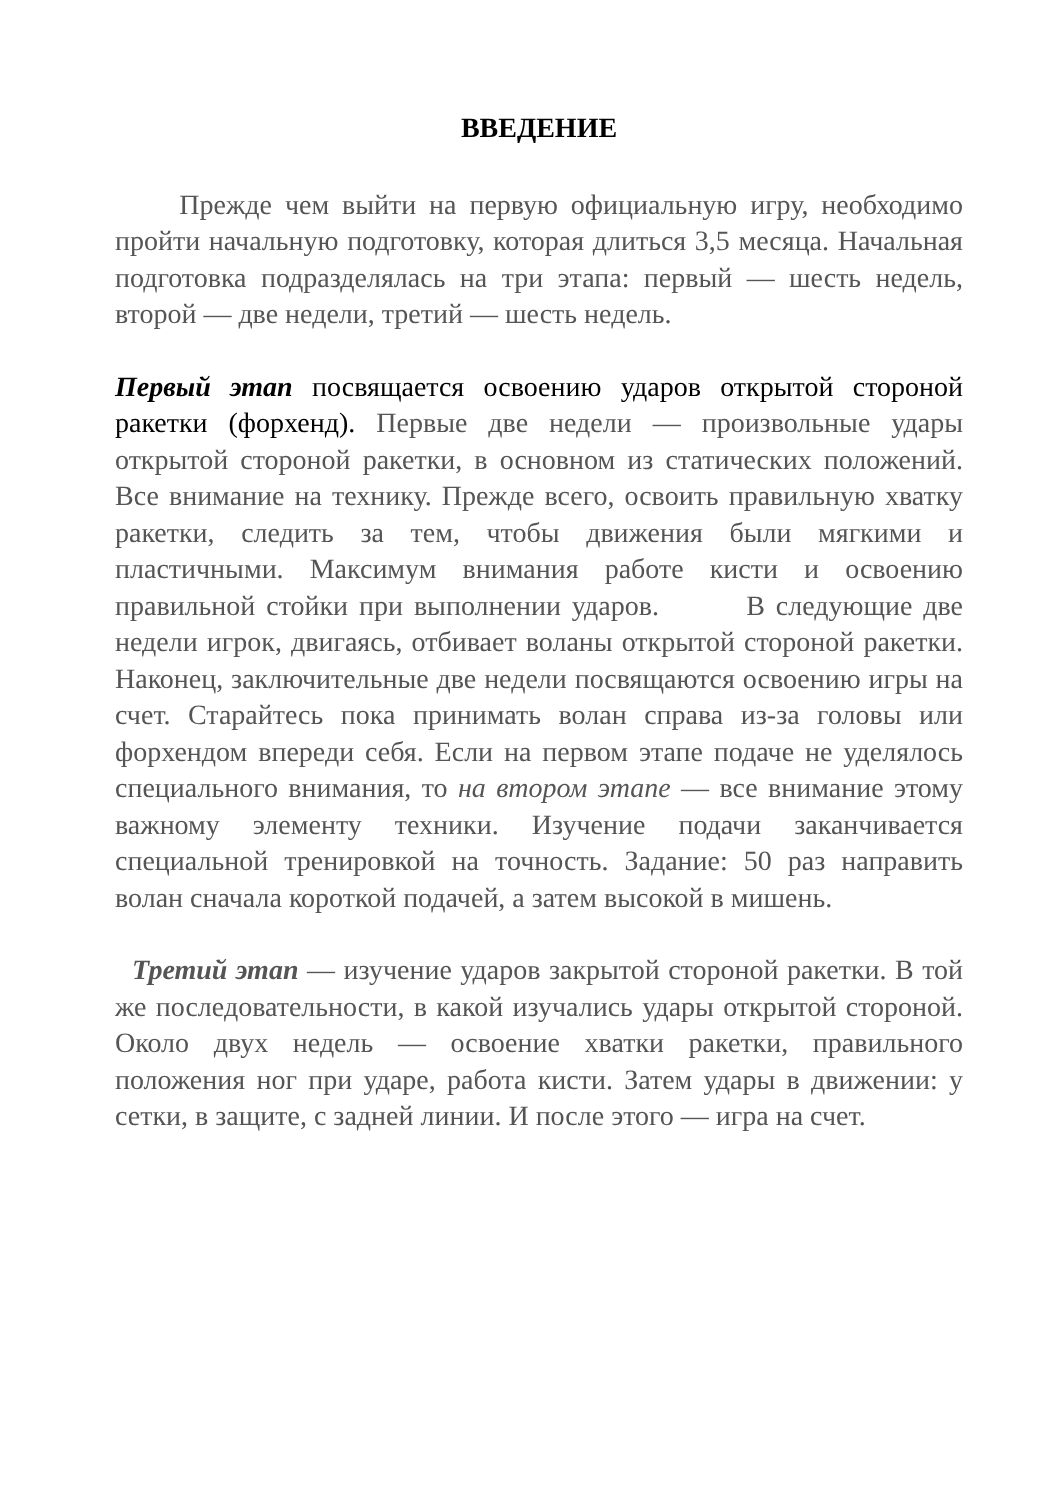ВВЕДЕНИЕ
Прежде чем выйти на первую официальную игру, необходимо пройти начальную подготовку, которая длиться 3,5 месяца. Начальная подготовка подразделялась на три этапа: первый — шесть недель, второй — две недели, третий — шесть недель.
Первый этап посвящается освоению ударов открытой стороной ракетки (форхенд). Первые две недели — произвольные удары открытой стороной ракетки, в основном из статических положений. Все внимание на технику. Прежде всего, освоить правильную хватку ракетки, следить за тем, чтобы движения были мягкими и пластичными. Максимум внимания работе кисти и освоению правильной стойки при выполнении ударов. В следующие две недели игрок, двигаясь, отбивает воланы открытой стороной ракетки. Наконец, заключительные две недели посвящаются освоению игры на счет. Старайтесь пока принимать волан справа из-за головы или форхендом впереди себя. Если на первом этапе подаче не уделялось специального внимания, то на втором этапе — все внимание этому важному элементу техники. Изучение подачи заканчивается специальной тренировкой на точность. Задание: 50 раз направить волан сначала короткой подачей, а затем высокой в мишень.
Третий этап — изучение ударов закрытой стороной ракетки. В той же последовательности, в какой изучались удары открытой стороной. Около двух недель — освоение хватки ракетки, правильного положения ног при ударе, работа кисти. Затем удары в движении: у сетки, в защите, с задней линии. И после этого — игра на счет.